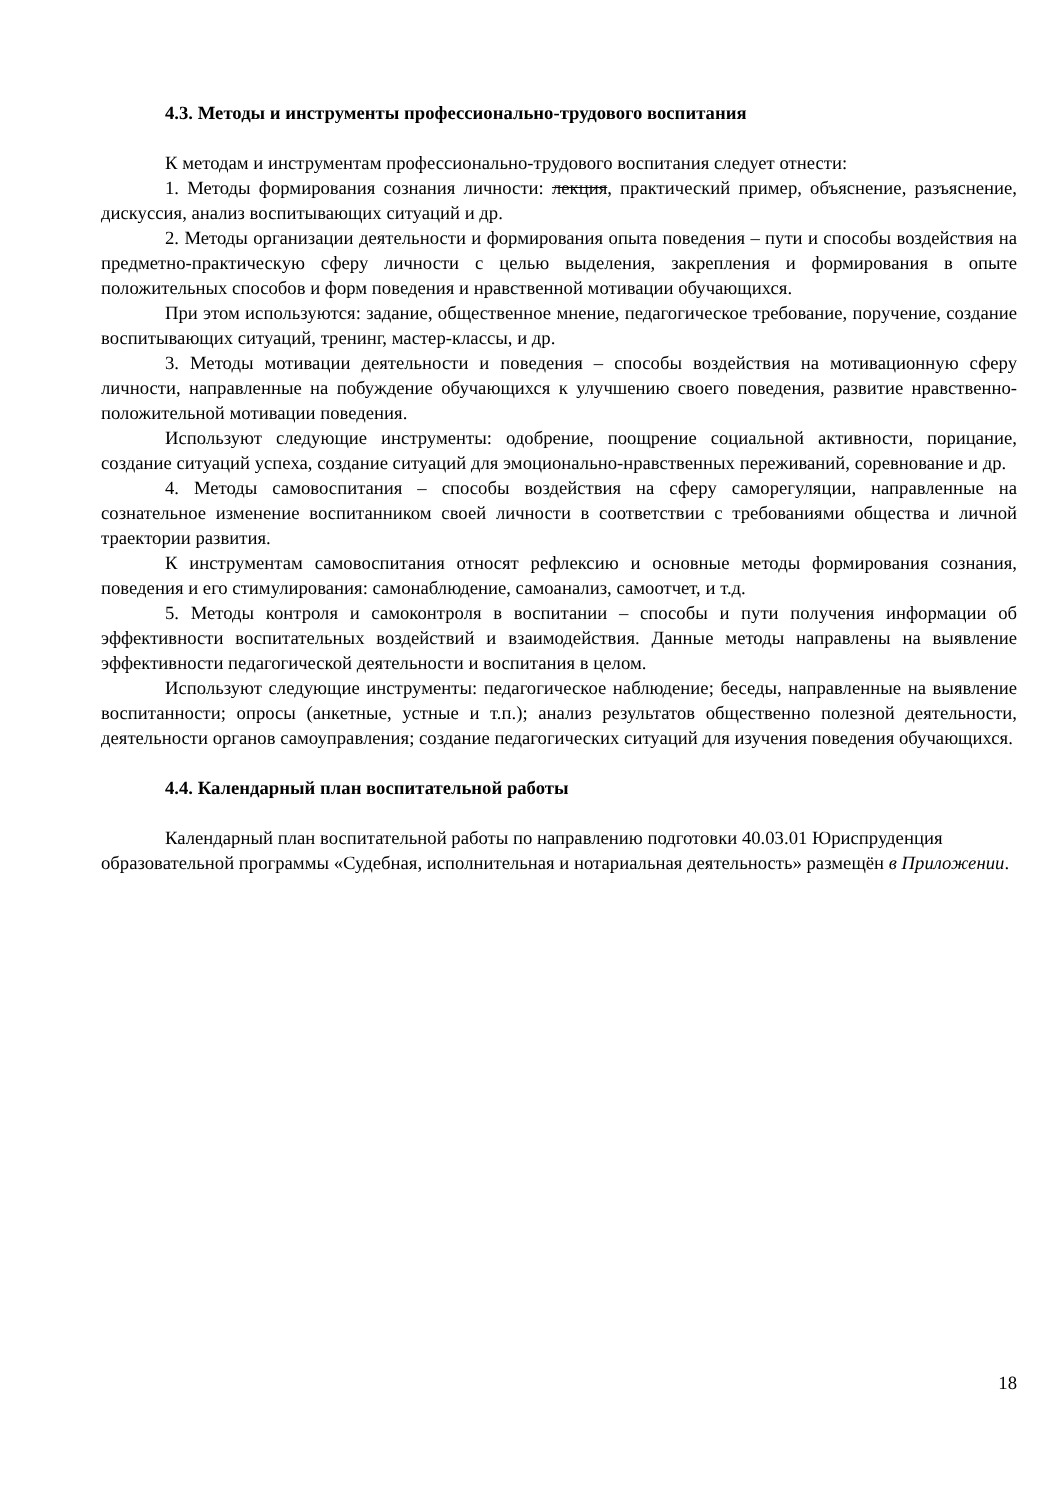4.3. Методы и инструменты профессионально-трудового воспитания
К методам и инструментам профессионально-трудового воспитания следует отнести:
1. Методы формирования сознания личности: лекция, практический пример, объяснение, разъяснение, дискуссия, анализ воспитывающих ситуаций и др.
2. Методы организации деятельности и формирования опыта поведения – пути и способы воздействия на предметно-практическую сферу личности с целью выделения, закрепления и формирования в опыте положительных способов и форм поведения и нравственной мотивации обучающихся.
При этом используются: задание, общественное мнение, педагогическое требование, поручение, создание воспитывающих ситуаций, тренинг, мастер-классы, и др.
3. Методы мотивации деятельности и поведения – способы воздействия на мотивационную сферу личности, направленные на побуждение обучающихся к улучшению своего поведения, развитие нравственно-положительной мотивации поведения.
Используют следующие инструменты: одобрение, поощрение социальной активности, порицание, создание ситуаций успеха, создание ситуаций для эмоционально-нравственных переживаний, соревнование и др.
4. Методы самовоспитания – способы воздействия на сферу саморегуляции, направленные на сознательное изменение воспитанником своей личности в соответствии с требованиями общества и личной траектории развития.
К инструментам самовоспитания относят рефлексию и основные методы формирования сознания, поведения и его стимулирования: самонаблюдение, самоанализ, самоотчет, и т.д.
5. Методы контроля и самоконтроля в воспитании – способы и пути получения информации об эффективности воспитательных воздействий и взаимодействия. Данные методы направлены на выявление эффективности педагогической деятельности и воспитания в целом.
Используют следующие инструменты: педагогическое наблюдение; беседы, направленные на выявление воспитанности; опросы (анкетные, устные и т.п.); анализ результатов общественно полезной деятельности, деятельности органов самоуправления; создание педагогических ситуаций для изучения поведения обучающихся.
4.4. Календарный план воспитательной работы
Календарный план воспитательной работы по направлению подготовки 40.03.01 Юриспруденция образовательной программы «Судебная, исполнительная и нотариальная деятельность» размещён в Приложении.
18